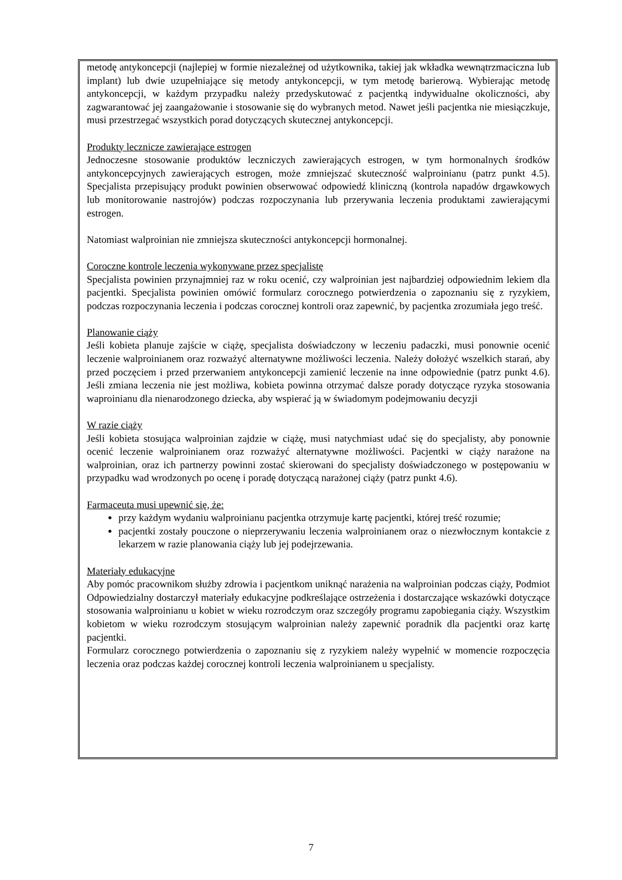metodę antykoncepcji (najlepiej w formie niezależnej od użytkownika, takiej jak wkładka wewnątrzmaciczna lub implant) lub dwie uzupełniające się metody antykoncepcji, w tym metodę barierową. Wybierając metodę antykoncepcji, w każdym przypadku należy przedyskutować z pacjentką indywidualne okoliczności, aby zagwarantować jej zaangażowanie i stosowanie się do wybranych metod. Nawet jeśli pacjentka nie miesiączkuje, musi przestrzegać wszystkich porad dotyczących skutecznej antykoncepcji.
Produkty lecznicze zawierające estrogen
Jednoczesne stosowanie produktów leczniczych zawierających estrogen, w tym hormonalnych środków antykoncepcyjnych zawierających estrogen, może zmniejszać skuteczność walproinianu (patrz punkt 4.5). Specjalista przepisujący produkt powinien obserwować odpowiedź kliniczną (kontrola napadów drgawkowych lub monitorowanie nastrojów) podczas rozpoczynania lub przerywania leczenia produktami zawierającymi estrogen.
Natomiast walproinian nie zmniejsza skuteczności antykoncepcji hormonalnej.
Coroczne kontrole leczenia wykonywane przez specjalistę
Specjalista powinien przynajmniej raz w roku ocenić, czy walproinian jest najbardziej odpowiednim lekiem dla pacjentki. Specjalista powinien omówić formularz corocznego potwierdzenia o zapoznaniu się z ryzykiem, podczas rozpoczynania leczenia i podczas corocznej kontroli oraz zapewnić, by pacjentka zrozumiała jego treść.
Planowanie ciąży
Jeśli kobieta planuje zajście w ciążę, specjalista doświadczony w leczeniu padaczki, musi ponownie ocenić leczenie walproinianem oraz rozważyć alternatywne możliwości leczenia. Należy dołożyć wszelkich starań, aby przed poczęciem i przed przerwaniem antykoncepcji zamienić leczenie na inne odpowiednie (patrz punkt 4.6). Jeśli zmiana leczenia nie jest możliwa, kobieta powinna otrzymać dalsze porady dotyczące ryzyka stosowania waproinianu dla nienarodzonego dziecka, aby wspierać ją w świadomym podejmowaniu decyzji
W razie ciąży
Jeśli kobieta stosująca walproinian zajdzie w ciążę, musi natychmiast udać się do specjalisty, aby ponownie ocenić leczenie walproinianem oraz rozważyć alternatywne możliwości. Pacjentki w ciąży narażone na walproinian, oraz ich partnerzy powinni zostać skierowani do specjalisty doświadczonego w postępowaniu w przypadku wad wrodzonych po ocenę i poradę dotyczącą narażonej ciąży (patrz punkt 4.6).
Farmaceuta musi upewnić się, że:
przy każdym wydaniu walproinianu pacjentka otrzymuje kartę pacjentki, której treść rozumie;
pacjentki zostały pouczone o nieprzerywaniu leczenia walproinianem oraz o niezwłocznym kontakcie z lekarzem w razie planowania ciąży lub jej podejrzewania.
Materiały edukacyjne
Aby pomóc pracownikom służby zdrowia i pacjentkom uniknąć narażenia na walproinian podczas ciąży, Podmiot Odpowiedzialny dostarczył materiały edukacyjne podkreślające ostrzeżenia i dostarczające wskazówki dotyczące stosowania walproinianu u kobiet w wieku rozrodczym oraz szczegóły programu zapobiegania ciąży. Wszystkim kobietom w wieku rozrodczym stosującym walproinian należy zapewnić poradnik dla pacjentki oraz kartę pacjentki.
Formularz corocznego potwierdzenia o zapoznaniu się z ryzykiem należy wypełnić w momencie rozpoczęcia leczenia oraz podczas każdej corocznej kontroli leczenia walproinianem u specjalisty.
7